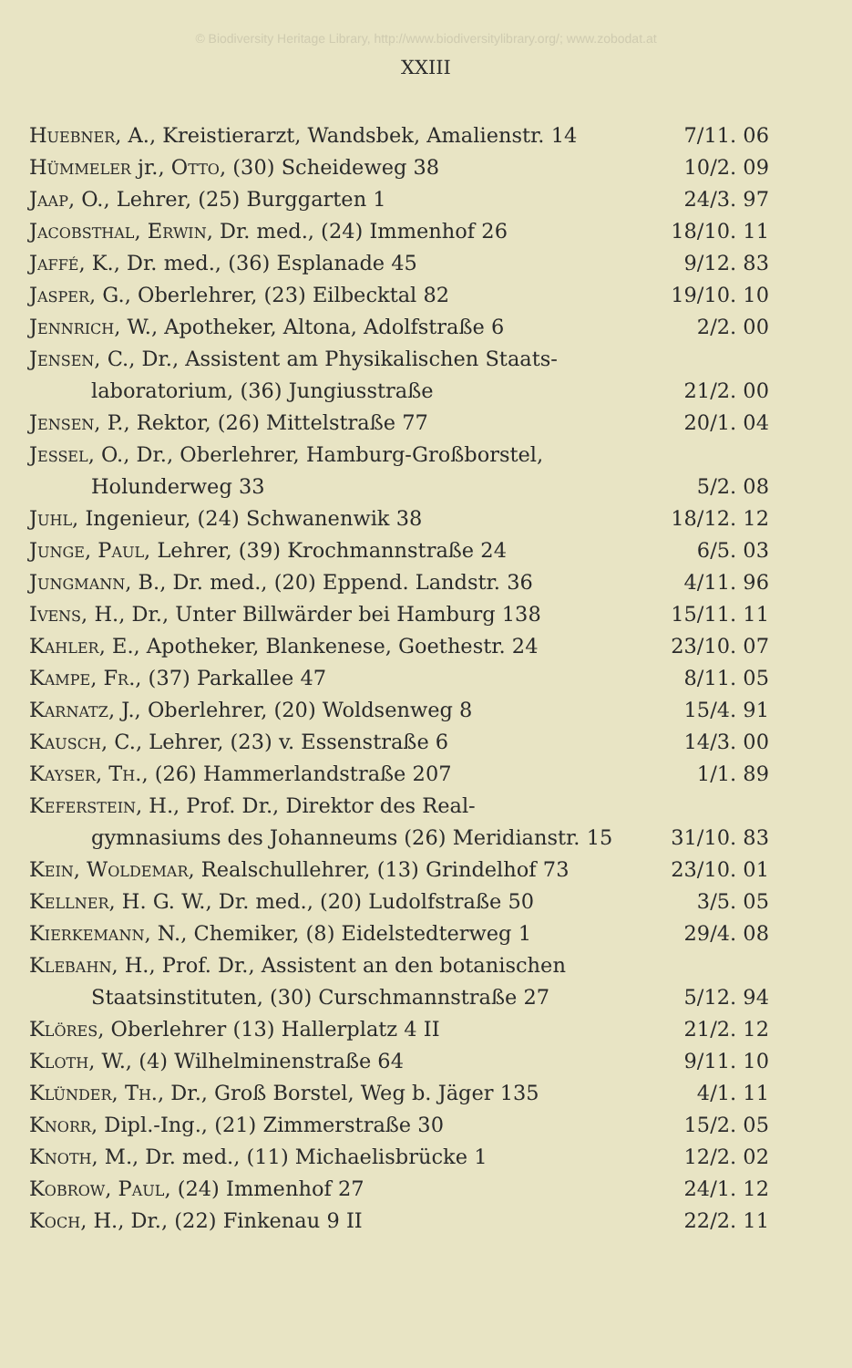© Biodiversity Heritage Library, http://www.biodiversitylibrary.org/; www.zobodat.at
XXIII
| Huebner , A., Kreistierarzt, Wandsbek, Amalienstr. 14 | 7/11. 06 |
| Hümmeler jr., Otto , (30) Scheideweg 38 | 10/2. 09 |
| Jaap , O., Lehrer, (25) Burggarten 1 | 24/3. 97 |
| Jacobsthal, Erwin , Dr. med., (24) Immenhof 26 | 18/10. 11 |
| Jaffé , K., Dr. med., (36) Esplanade 45 | 9/12. 83 |
| Jasper , G., Oberlehrer, (23) Eilbecktal 82 | 19/10. 10 |
| Jennrich , W., Apotheker, Altona, Adolfstraße 6 | 2/2. 00 |
| Jensen , C., Dr., Assistent am Physikalischen Staats- | |
| laboratorium, (36) Jungiusstraße | 21/2. 00 |
| Jensen , P., Rektor, (26) Mittelstraße 77 | 20/1. 04 |
| Jessel , O., Dr., Oberlehrer, Hamburg-Großborstel, | |
| Holunderweg 33 | 5/2. 08 |
| Juhl , Ingenieur, (24) Schwanenwik 38 | 18/12. 12 |
| Junge, Paul , Lehrer, (39) Krochmannstraße 24 | 6/5. 03 |
| Jungmann , B., Dr. med., (20) Eppend. Landstr. 36 | 4/11. 96 |
| Ivens , H., Dr., Unter Billwärder bei Hamburg 138 | 15/11. 11 |
| Kahler , E., Apotheker, Blankenese, Goethestr. 24 | 23/10. 07 |
| Kampe, Fr. , (37) Parkallee 47 | 8/11. 05 |
| Karnatz , J., Oberlehrer, (20) Woldsenweg 8 | 15/4. 91 |
| Kausch , C., Lehrer, (23) v. Essenstraße 6 | 14/3. 00 |
| Kayser, Th. , (26) Hammerlandstraße 207 | 1/1. 89 |
| Keferstein , H., Prof. Dr., Direktor des Real- | |
| gymnasiums des Johanneums (26) Meridianstr. 15 | 31/10. 83 |
| Kein, Woldemar , Realschullehrer, (13) Grindelhof 73 | 23/10. 01 |
| Kellner , H. G. W., Dr. med., (20) Ludolfstraße 50 | 3/5. 05 |
| Kierkemann , N., Chemiker, (8) Eidelstedterweg 1 | 29/4. 08 |
| Klebahn , H., Prof. Dr., Assistent an den botanischen | |
| Staatsinstituten, (30) Curschmannstraße 27 | 5/12. 94 |
| Klöres , Oberlehrer (13) Hallerplatz 4 II | 21/2. 12 |
| Kloth , W., (4) Wilhelminenstraße 64 | 9/11. 10 |
| Klünder, Th. , Dr., Groß Borstel, Weg b. Jäger 135 | 4/1. 11 |
| Knorr , Dipl.-Ing., (21) Zimmerstraße 30 | 15/2. 05 |
| Knoth , M., Dr. med., (11) Michaelisbrücke 1 | 12/2. 02 |
| Kobrow, Paul , (24) Immenhof 27 | 24/1. 12 |
| Koch , H., Dr., (22) Finkenau 9 II | 22/2. 11 |